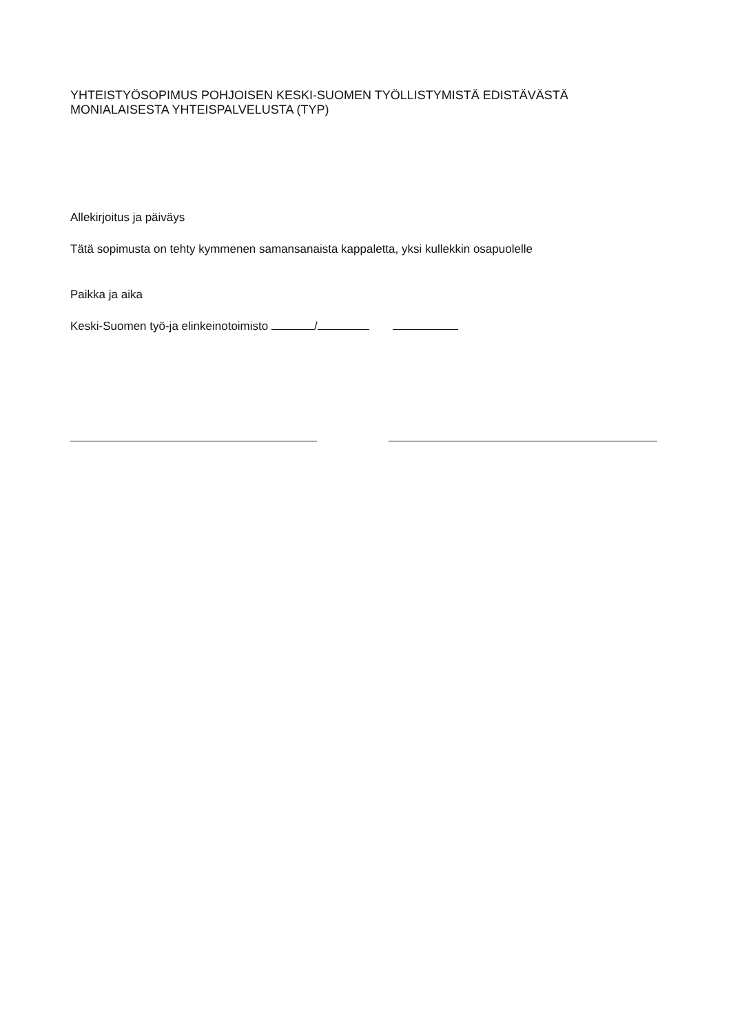YHTEISTYÖSOPIMUS POHJOISEN KESKI-SUOMEN TYÖLLISTYMISTÄ EDISTÄVÄSTÄ
MONIALAISESTA YHTEISPALVELUSTA (TYP)
Allekirjoitus ja päiväys
Tätä sopimusta on tehty kymmenen samansanaista kappaletta, yksi kullekkin osapuolelle
Paikka ja aika
Keski-Suomen työ-ja elinkeinotoimisto /